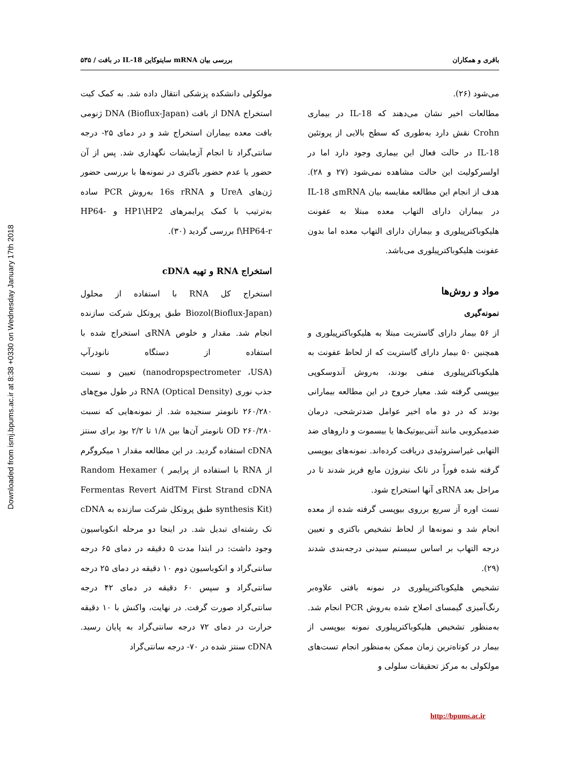Downloaded from ismj.bpums.ac.ir at 8:38 +0330 on Wednesday January 17th 2018
باقری و همکاران بررسی بیان mRNA سایتوکاین IL-18 در بافت / ۵۳۵
می‌شود (۲۶).
مطالعات اخیر نشان می‌دهند که IL-18 در بیماری Crohn نقش دارد به‌طوری که سطح بالایی از پروتئین IL-18 در حالت فعال این بیماری وجود دارد اما در اولسرکولیت این حالت مشاهده نمی‌شود (۲۷ و ۲۸). هدف از انجام این مطالعه مقایسه بیان mRNAی IL-18 در بیماران دارای التهاب معده مبتلا به عفونت هلیکوباکترپیلوری و بیماران دارای التهاب معده اما بدون عفونت هلیکوباکترپیلوری می‌باشد.
مواد و روش‌ها
نمونه‌گیری
از ۵۶ بیمار دارای گاستریت مبتلا به هلیکوباکترپیلوری و همچنین ۵۰ بیمار دارای گاستریت که از لحاظ عفونت به هلیکوباکترپیلوری منفی بودند، به‌روش آندوسکوپی بیوپسی گرفته شد. معیار خروج در این مطالعه بیمارانی بودند که در دو ماه اخیر عوامل ضدترشحی، درمان ضدمیکروبی مانند آنتی‌بیوتیک‌ها یا بیسموت و داروهای ضد التهابی غیراستروئیدی دریافت کرده‌اند. نمونه‌های بیوپسی گرفته شده فوراً در تانک نیتروژن مایع فریز شدند تا در مراحل بعد RNAی آنها استخراج شود.
تست اوره آز سریع برروی بیوپسی گرفته شده از معده انجام شد و نمونه‌ها از لحاظ تشخیص باکتری و تعیین درجه التهاب بر اساس سیستم سیدنی درجه‌بندی شدند (۲۹).
تشخیص هلیکوباکترپیلوری در نمونه بافتی علاوه‌بر رنگ‌آمیزی گیمسای اصلاح شده به‌روش PCR انجام شد. به‌منظور تشخیص هلیکوباکترپیلوری نمونه بیوپسی از بیمار در کوتاه‌ترین زمان ممکن به‌منظور انجام تست‌های مولکولی به مرکز تحقیقات سلولی و
مولکولی دانشکده پزشکی انتقال داده شد. به کمک کیت استخراج DNA از بافت (Bioflux-Japan) DNA ژنومی بافت معده بیماران استخراج شد و در دمای ۲۵- درجه سانتی‌گراد تا انجام آزمایشات نگهداری شد. پس از آن حضور یا عدم حضور باکتری در نمونه‌ها با بررسی حضور ژن‌های UreA و 16s rRNA به‌روش PCR ساده به‌ترتیب با کمک پرایمرهای HP1\HP2 و HP64-f\HP64-r بررسی گردید (۳۰).
استخراج RNA و تهیه cDNA
استخراج کل RNA با استفاده از محلول Biozol(Bioflux-Japan) طبق پروتکل شرکت سازنده انجام شد. مقدار و خلوص RNAی استخراج شده با استفاده از دستگاه نانودرآپ (nanodropspectrometer ،USA) تعیین و نسبت جذب نوری (Optical Density) RNA در طول موج‌های ۲۶۰/۲۸۰ نانومتر سنجیده شد. از نمونه‌هایی که نسبت OD ۲۶۰/۲۸۰ نانومتر آن‌ها بین ۱/۸ تا ۲/۲ بود برای سنتز cDNA استفاده گردید. در این مطالعه مقدار ۱ میکروگرم از RNA با استفاده از پرایمر Random Hexamer ( Fermentas Revert AidTM First Strand cDNA synthesis Kit) طبق پروتکل شرکت سازنده به cDNA تک رشته‌ای تبدیل شد. در اینجا دو مرحله انکوباسیون وجود داشت: در ابتدا مدت ۵ دقیقه در دمای ۶۵ درجه سانتی‌گراد و انکوباسیون دوم ۱۰ دقیقه در دمای ۲۵ درجه سانتی‌گراد و سپس ۶۰ دقیقه در دمای ۴۲ درجه سانتی‌گراد صورت گرفت. در نهایت، واکنش با ۱۰ دقیقه حرارت در دمای ۷۲ درجه سانتی‌گراد به پایان رسید. cDNA سنتز شده در ۷۰- درجه سانتی‌گراد
http://bpums.ac.ir